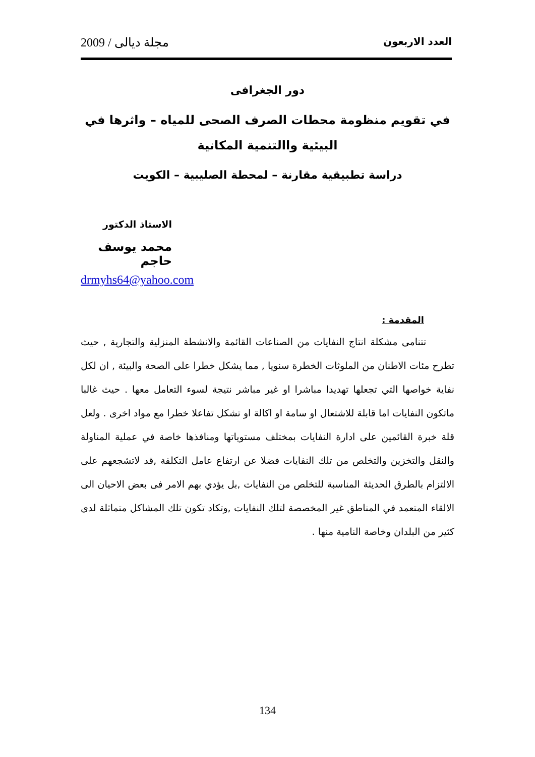العدد الاربعون مجلة ديالى / 2009
دور الجغرافى
في تقويم منظومة محطات الصرف الصحى للمياه – واثرها في البيئية واالتنمية المكانية
دراسة تطبيقية مقارنة – لمحطة الصليبية – الكويت
الاستاذ الدكتور
محمد يوسف حاجم
drmyhs64@yahoo.com
المقدمة :
تتنامى مشكلة انتاج النفايات من الصناعات القائمة والانشطة المنزلية والتجارية , حيث تطرح مئات الاطنان من الملوثات الخطرة سنويا , مما يشكل خطرا على الصحة والبيئة , ان لكل نفاية خواصها التي تجعلها تهديدا مباشرا او غير مباشر نتيجة لسوء التعامل معها . حيث غالبا ماتكون النفايات اما قابلة للاشتعال او سامة او اكالة او تشكل تفاعلا خطرا مع مواد اخرى . ولعل قلة خبرة القائمين على ادارة النفايات بمختلف مستوياتها ومنافذها خاصة في عملية المناولة والنقل والتخزين والتخلص من تلك النفايات فضلا عن ارتفاع عامل التكلفة ,قد لاتشجعهم على الالتزام بالطرق الحديثة المناسبة للتخلص من النفايات ,بل يؤدي بهم الامر فى بعض الاحيان الى الالقاء المتعمد في المناطق غير المخصصة لتلك النفايات ,وتكاد تكون تلك المشاكل متماثلة لدى كثير من البلدان وخاصة النامية منها .
134